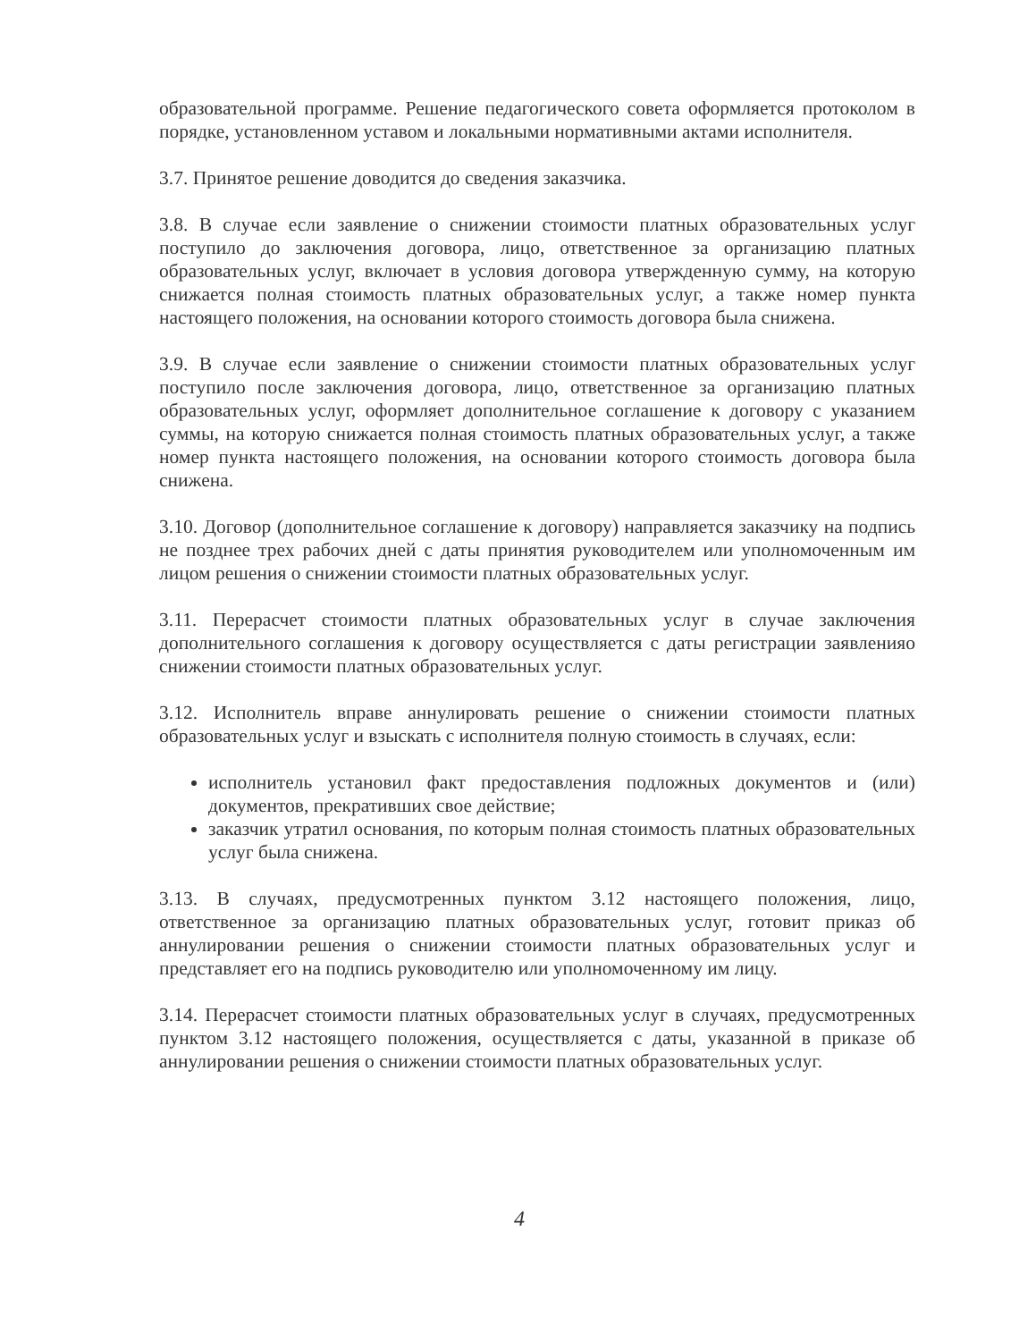образовательной программе. Решение педагогического совета оформляется протоколом в порядке, установленном уставом и локальными нормативными актами исполнителя.
3.7. Принятое решение доводится до сведения заказчика.
3.8. В случае если заявление о снижении стоимости платных образовательных услуг поступило до заключения договора, лицо, ответственное за организацию платных образовательных услуг, включает в условия договора утвержденную сумму, на которую снижается полная стоимость платных образовательных услуг, а также номер пункта настоящего положения, на основании которого стоимость договора была снижена.
3.9. В случае если заявление о снижении стоимости платных образовательных услуг поступило после заключения договора, лицо, ответственное за организацию платных образовательных услуг, оформляет дополнительное соглашение к договору с указанием суммы, на которую снижается полная стоимость платных образовательных услуг, а также номер пункта настоящего положения, на основании которого стоимость договора была снижена.
3.10. Договор (дополнительное соглашение к договору) направляется заказчику на подпись не позднее трех рабочих дней с даты принятия руководителем или уполномоченным им лицом решения о снижении стоимости платных образовательных услуг.
3.11. Перерасчет стоимости платных образовательных услуг в случае заключения дополнительного соглашения к договору осуществляется с даты регистрации заявленияо снижении стоимости платных образовательных услуг.
3.12. Исполнитель вправе аннулировать решение о снижении стоимости платных образовательных услуг и взыскать с исполнителя полную стоимость в случаях, если:
исполнитель установил факт предоставления подложных документов и (или) документов, прекративших свое действие;
заказчик утратил основания, по которым полная стоимость платных образовательных услуг была снижена.
3.13. В случаях, предусмотренных пунктом 3.12 настоящего положения, лицо, ответственное за организацию платных образовательных услуг, готовит приказ об аннулировании решения о снижении стоимости платных образовательных услуг и представляет его на подпись руководителю или уполномоченному им лицу.
3.14. Перерасчет стоимости платных образовательных услуг в случаях, предусмотренных пунктом 3.12 настоящего положения, осуществляется с даты, указанной в приказе об аннулировании решения о снижении стоимости платных образовательных услуг.
4